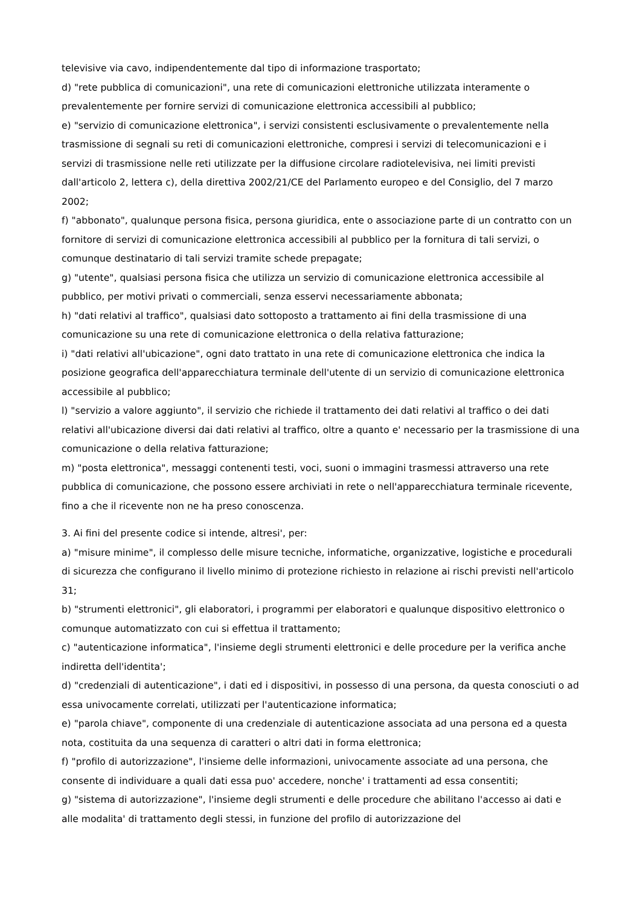televisive via cavo, indipendentemente dal tipo di informazione trasportato;
d) "rete pubblica di comunicazioni", una rete di comunicazioni elettroniche utilizzata interamente o prevalentemente per fornire servizi di comunicazione elettronica accessibili al pubblico;
e) "servizio di comunicazione elettronica", i servizi consistenti esclusivamente o prevalentemente nella trasmissione di segnali su reti di comunicazioni elettroniche, compresi i servizi di telecomunicazioni e i servizi di trasmissione nelle reti utilizzate per la diffusione circolare radiotelevisiva, nei limiti previsti dall'articolo 2, lettera c), della direttiva 2002/21/CE del Parlamento europeo e del Consiglio, del 7 marzo 2002;
f) "abbonato", qualunque persona fisica, persona giuridica, ente o associazione parte di un contratto con un fornitore di servizi di comunicazione elettronica accessibili al pubblico per la fornitura di tali servizi, o comunque destinatario di tali servizi tramite schede prepagate;
g) "utente", qualsiasi persona fisica che utilizza un servizio di comunicazione elettronica accessibile al pubblico, per motivi privati o commerciali, senza esservi necessariamente abbonata;
h) "dati relativi al traffico", qualsiasi dato sottoposto a trattamento ai fini della trasmissione di una comunicazione su una rete di comunicazione elettronica o della relativa fatturazione;
i) "dati relativi all'ubicazione", ogni dato trattato in una rete di comunicazione elettronica che indica la posizione geografica dell'apparecchiatura terminale dell'utente di un servizio di comunicazione elettronica accessibile al pubblico;
l) "servizio a valore aggiunto", il servizio che richiede il trattamento dei dati relativi al traffico o dei dati relativi all'ubicazione diversi dai dati relativi al traffico, oltre a quanto e' necessario per la trasmissione di una comunicazione o della relativa fatturazione;
m) "posta elettronica", messaggi contenenti testi, voci, suoni o immagini trasmessi attraverso una rete pubblica di comunicazione, che possono essere archiviati in rete o nell'apparecchiatura terminale ricevente, fino a che il ricevente non ne ha preso conoscenza.
3. Ai fini del presente codice si intende, altresi', per:
a) "misure minime", il complesso delle misure tecniche, informatiche, organizzative, logistiche e procedurali di sicurezza che configurano il livello minimo di protezione richiesto in relazione ai rischi previsti nell'articolo 31;
b) "strumenti elettronici", gli elaboratori, i programmi per elaboratori e qualunque dispositivo elettronico o comunque automatizzato con cui si effettua il trattamento;
c) "autenticazione informatica", l'insieme degli strumenti elettronici e delle procedure per la verifica anche indiretta dell'identita';
d) "credenziali di autenticazione", i dati ed i dispositivi, in possesso di una persona, da questa conosciuti o ad essa univocamente correlati, utilizzati per l'autenticazione informatica;
e) "parola chiave", componente di una credenziale di autenticazione associata ad una persona ed a questa nota, costituita da una sequenza di caratteri o altri dati in forma elettronica;
f) "profilo di autorizzazione", l'insieme delle informazioni, univocamente associate ad una persona, che consente di individuare a quali dati essa puo' accedere, nonche' i trattamenti ad essa consentiti;
g) "sistema di autorizzazione", l'insieme degli strumenti e delle procedure che abilitano l'accesso ai dati e alle modalita' di trattamento degli stessi, in funzione del profilo di autorizzazione del